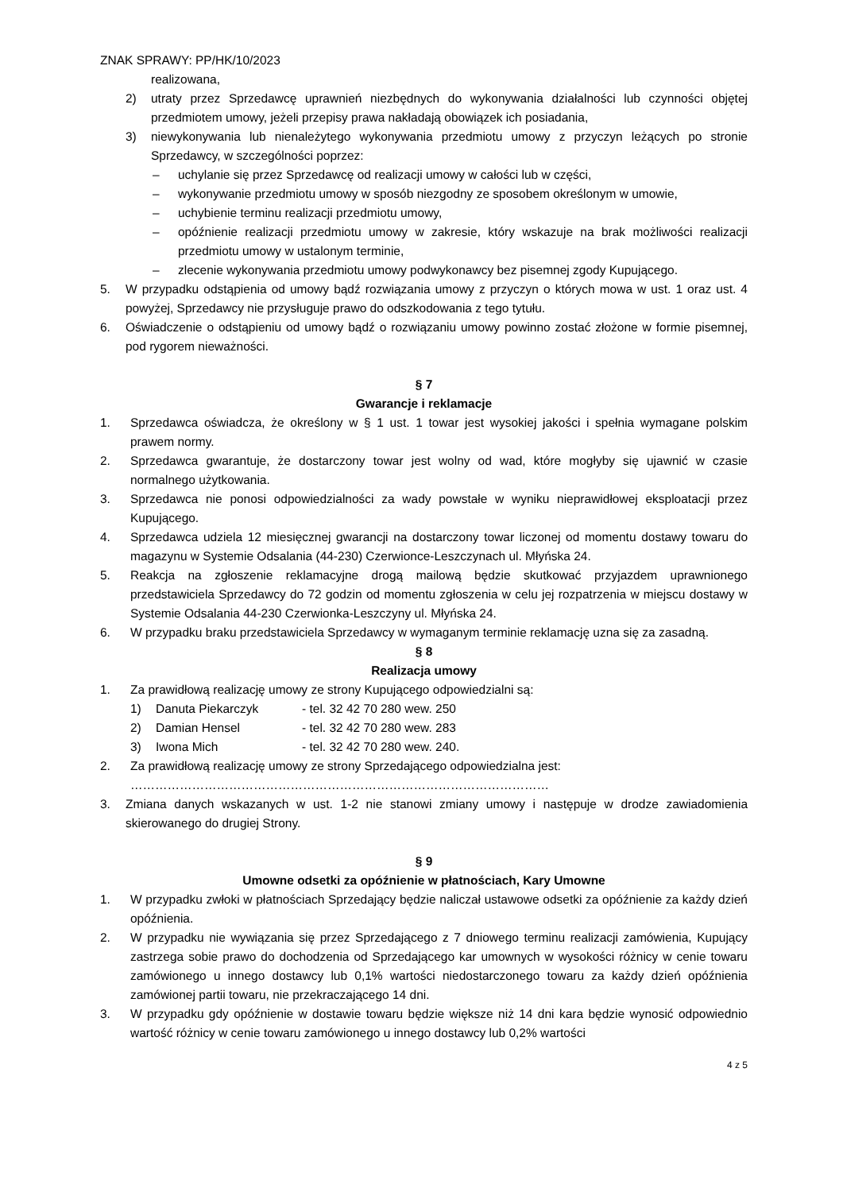ZNAK SPRAWY: PP/HK/10/2023
realizowana,
2) utraty przez Sprzedawcę uprawnień niezbędnych do wykonywania działalności lub czynności objętej przedmiotem umowy, jeżeli przepisy prawa nakładają obowiązek ich posiadania,
3) niewykonywania lub nienależytego wykonywania przedmiotu umowy z przyczyn leżących po stronie Sprzedawcy, w szczególności poprzez:
– uchylanie się przez Sprzedawcę od realizacji umowy w całości lub w części,
– wykonywanie przedmiotu umowy w sposób niezgodny ze sposobem określonym w umowie,
– uchybienie terminu realizacji przedmiotu umowy,
– opóźnienie realizacji przedmiotu umowy w zakresie, który wskazuje na brak możliwości realizacji przedmiotu umowy w ustalonym terminie,
– zlecenie wykonywania przedmiotu umowy podwykonawcy bez pisemnej zgody Kupującego.
5. W przypadku odstąpienia od umowy bądź rozwiązania umowy z przyczyn o których mowa w ust. 1 oraz ust. 4 powyżej, Sprzedawcy nie przysługuje prawo do odszkodowania z tego tytułu.
6. Oświadczenie o odstąpieniu od umowy bądź o rozwiązaniu umowy powinno zostać złożone w formie pisemnej, pod rygorem nieważności.
§ 7
Gwarancje i reklamacje
1. Sprzedawca oświadcza, że określony w § 1 ust. 1 towar jest wysokiej jakości i spełnia wymagane polskim prawem normy.
2. Sprzedawca gwarantuje, że dostarczony towar jest wolny od wad, które mogłyby się ujawnić w czasie normalnego użytkowania.
3. Sprzedawca nie ponosi odpowiedzialności za wady powstałe w wyniku nieprawidłowej eksploatacji przez Kupującego.
4. Sprzedawca udziela 12 miesięcznej gwarancji na dostarczony towar liczonej od momentu dostawy towaru do magazynu w Systemie Odsalania (44-230) Czerwionce-Leszczynach ul. Młyńska 24.
5. Reakcja na zgłoszenie reklamacyjne drogą mailową będzie skutkować przyjazdem uprawnionego przedstawiciela Sprzedawcy do 72 godzin od momentu zgłoszenia w celu jej rozpatrzenia w miejscu dostawy w Systemie Odsalania 44-230 Czerwionka-Leszczyny ul. Młyńska 24.
6. W przypadku braku przedstawiciela Sprzedawcy w wymaganym terminie reklamację uzna się za zasadną.
§ 8
Realizacja umowy
1. Za prawidłową realizację umowy ze strony Kupującego odpowiedzialni są:
1) Danuta Piekarczyk - tel. 32 42 70 280 wew. 250
2) Damian Hensel - tel. 32 42 70 280 wew. 283
3) Iwona Mich - tel. 32 42 70 280 wew. 240.
2. Za prawidłową realizację umowy ze strony Sprzedającego odpowiedzialna jest:
…………………………………………………………………………………………
3. Zmiana danych wskazanych w ust. 1-2 nie stanowi zmiany umowy i następuje w drodze zawiadomienia skierowanego do drugiej Strony.
§ 9
Umowne odsetki za opóźnienie w płatnościach, Kary Umowne
1. W przypadku zwłoki w płatnościach Sprzedający będzie naliczał ustawowe odsetki za opóźnienie za każdy dzień opóźnienia.
2. W przypadku nie wywiązania się przez Sprzedającego z 7 dniowego terminu realizacji zamówienia, Kupujący zastrzega sobie prawo do dochodzenia od Sprzedającego kar umownych w wysokości różnicy w cenie towaru zamówionego u innego dostawcy lub 0,1% wartości niedostarczonego towaru za każdy dzień opóźnienia zamówionej partii towaru, nie przekraczającego 14 dni.
3. W przypadku gdy opóźnienie w dostawie towaru będzie większe niż 14 dni kara będzie wynosić odpowiednio wartość różnicy w cenie towaru zamówionego u innego dostawcy lub 0,2% wartości
4 z 5